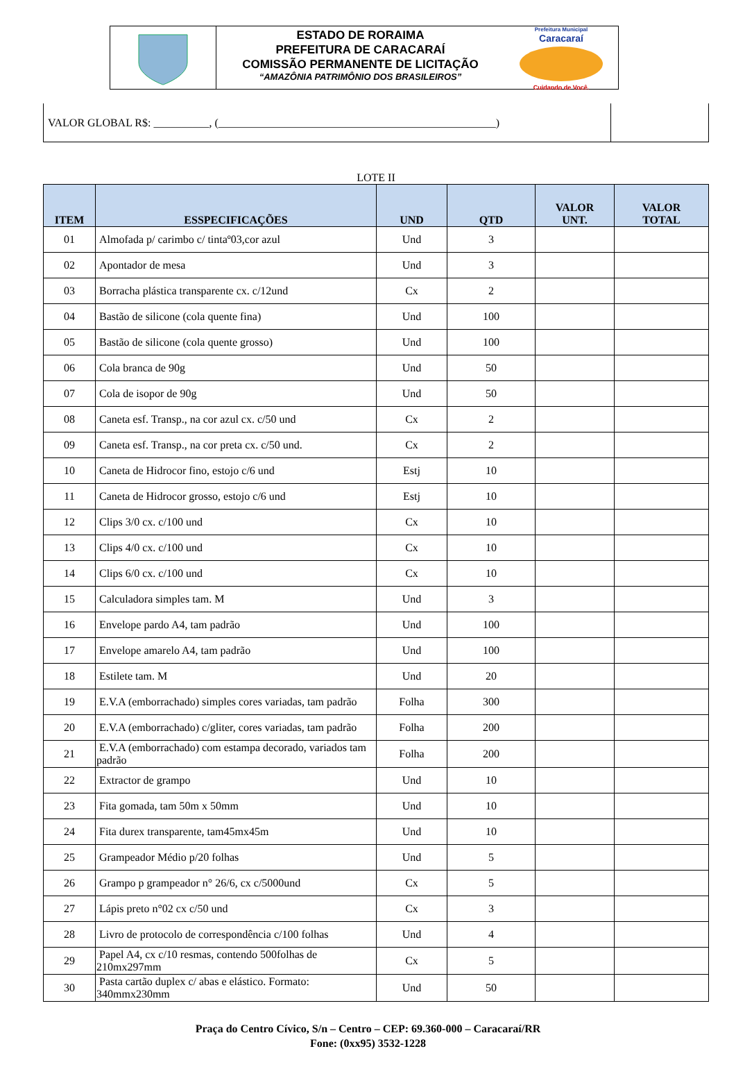ESTADO DE RORAIMA
PREFEITURA DE CARACARAÍ
COMISSÃO PERMANENTE DE LICITAÇÃO
“AMAZÔNIA PATRIMÔNIO DOS BRASILEIROS”
Prefeitura Municipal
Caracaraí
Cuidando de Você.
| VALOR GLOBAL R$: __________, (__________________________________________________) | |
LOTE II
| ITEM | ESSPECIFICAÇÕES | UND | QTD | VALOR UNT. | VALOR TOTAL |
| --- | --- | --- | --- | --- | --- |
| 01 | Almofada p/ carimbo c/ tintaº03,cor azul | Und | 3 | | |
| 02 | Apontador de mesa | Und | 3 | | |
| 03 | Borracha plástica transparente cx. c/12und | Cx | 2 | | |
| 04 | Bastão de silicone (cola quente fina) | Und | 100 | | |
| 05 | Bastão de silicone (cola quente grosso) | Und | 100 | | |
| 06 | Cola branca de 90g | Und | 50 | | |
| 07 | Cola de isopor de 90g | Und | 50 | | |
| 08 | Caneta esf. Transp., na cor azul cx. c/50 und | Cx | 2 | | |
| 09 | Caneta esf. Transp., na cor preta cx. c/50 und. | Cx | 2 | | |
| 10 | Caneta de Hidrocor fino, estojo c/6 und | Estj | 10 | | |
| 11 | Caneta de Hidrocor grosso, estojo c/6 und | Estj | 10 | | |
| 12 | Clips 3/0 cx. c/100 und | Cx | 10 | | |
| 13 | Clips 4/0 cx. c/100 und | Cx | 10 | | |
| 14 | Clips 6/0 cx. c/100 und | Cx | 10 | | |
| 15 | Calculadora simples tam. M | Und | 3 | | |
| 16 | Envelope pardo A4, tam padrão | Und | 100 | | |
| 17 | Envelope amarelo A4, tam padrão | Und | 100 | | |
| 18 | Estilete tam. M | Und | 20 | | |
| 19 | E.V.A (emborrachado) simples cores variadas, tam padrão | Folha | 300 | | |
| 20 | E.V.A (emborrachado) c/gliter, cores variadas, tam padrão | Folha | 200 | | |
| 21 | E.V.A (emborrachado) com estampa decorado, variados tam padrão | Folha | 200 | | |
| 22 | Extractor de grampo | Und | 10 | | |
| 23 | Fita gomada, tam 50m x 50mm | Und | 10 | | |
| 24 | Fita durex transparente, tam45mx45m | Und | 10 | | |
| 25 | Grampeador Médio p/20 folhas | Und | 5 | | |
| 26 | Grampo p grampeador n° 26/6, cx c/5000und | Cx | 5 | | |
| 27 | Lápis preto n°02 cx c/50 und | Cx | 3 | | |
| 28 | Livro de protocolo de correspondência c/100 folhas | Und | 4 | | |
| 29 | Papel A4, cx c/10 resmas, contendo 500folhas de 210mx297mm | Cx | 5 | | |
| 30 | Pasta cartão duplex c/ abas e elástico. Formato: 340mmx230mm | Und | 50 | | |
Praça do Centro Cívico, S/n – Centro – CEP: 69.360-000 – Caracaraí/RR
Fone: (0xx95) 3532-1228